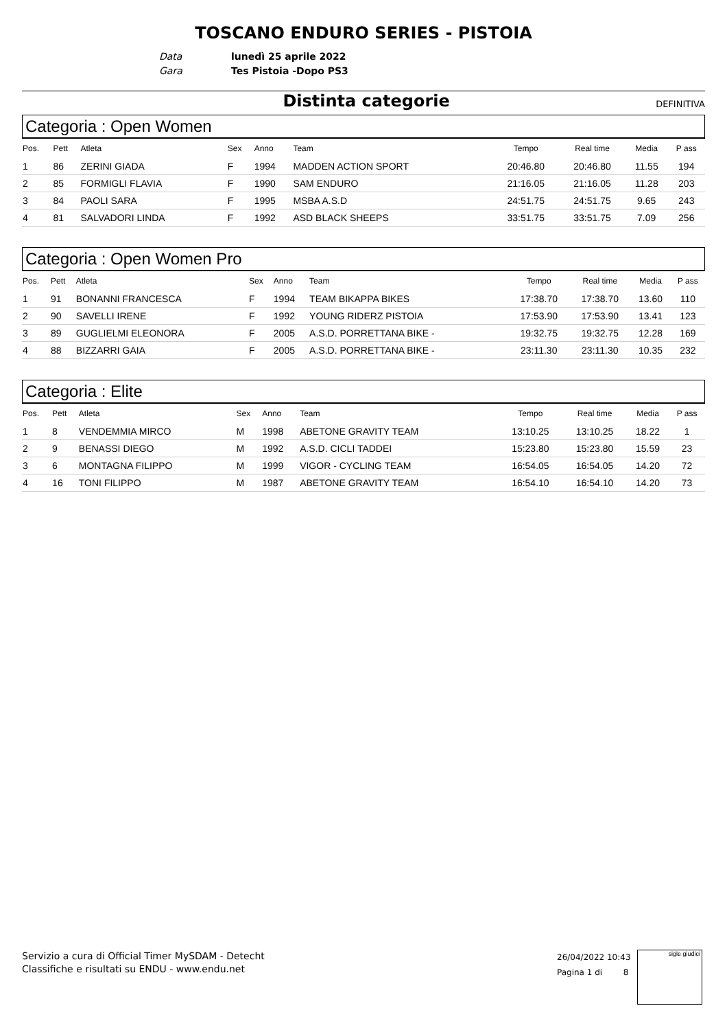TOSCANO ENDURO SERIES - PISTOIA
Data lunedì 25 aprile 2022
Gara Tes Pistoia -Dopo PS3
Distinta categorie
DEFINITIVA
Categoria : Open Women
| Pos. | Pett | Atleta | Sex | Anno | Team | Tempo | Real time | Media | P ass |
| --- | --- | --- | --- | --- | --- | --- | --- | --- | --- |
| 1 | 86 | ZERINI GIADA | F | 1994 | MADDEN ACTION SPORT | 20:46.80 | 20:46.80 | 11.55 | 194 |
| 2 | 85 | FORMIGLI FLAVIA | F | 1990 | SAM ENDURO | 21:16.05 | 21:16.05 | 11.28 | 203 |
| 3 | 84 | PAOLI SARA | F | 1995 | MSBA A.S.D | 24:51.75 | 24:51.75 | 9.65 | 243 |
| 4 | 81 | SALVADORI LINDA | F | 1992 | ASD BLACK SHEEPS | 33:51.75 | 33:51.75 | 7.09 | 256 |
Categoria : Open Women Pro
| Pos. | Pett | Atleta | Sex | Anno | Team | Tempo | Real time | Media | P ass |
| --- | --- | --- | --- | --- | --- | --- | --- | --- | --- |
| 1 | 91 | BONANNI FRANCESCA | F | 1994 | TEAM BIKAPPA BIKES | 17:38.70 | 17:38.70 | 13.60 | 110 |
| 2 | 90 | SAVELLI IRENE | F | 1992 | YOUNG RIDERZ PISTOIA | 17:53.90 | 17:53.90 | 13.41 | 123 |
| 3 | 89 | GUGLIELMI ELEONORA | F | 2005 | A.S.D. PORRETTANA BIKE - | 19:32.75 | 19:32.75 | 12.28 | 169 |
| 4 | 88 | BIZZARRI GAIA | F | 2005 | A.S.D. PORRETTANA BIKE - | 23:11.30 | 23:11.30 | 10.35 | 232 |
Categoria : Elite
| Pos. | Pett | Atleta | Sex | Anno | Team | Tempo | Real time | Media | P ass |
| --- | --- | --- | --- | --- | --- | --- | --- | --- | --- |
| 1 | 8 | VENDEMMIA MIRCO | M | 1998 | ABETONE GRAVITY TEAM | 13:10.25 | 13:10.25 | 18.22 | 1 |
| 2 | 9 | BENASSI DIEGO | M | 1992 | A.S.D. CICLI TADDEI | 15:23.80 | 15:23.80 | 15.59 | 23 |
| 3 | 6 | MONTAGNA FILIPPO | M | 1999 | VIGOR - CYCLING TEAM | 16:54.05 | 16:54.05 | 14.20 | 72 |
| 4 | 16 | TONI FILIPPO | M | 1987 | ABETONE GRAVITY TEAM | 16:54.10 | 16:54.10 | 14.20 | 73 |
Servizio a cura di Official Timer MySDAM - Detecht
Classifiche e risultati su ENDU - www.endu.net
26/04/2022 10:43
Pagina 1 di 8
sigle giudici